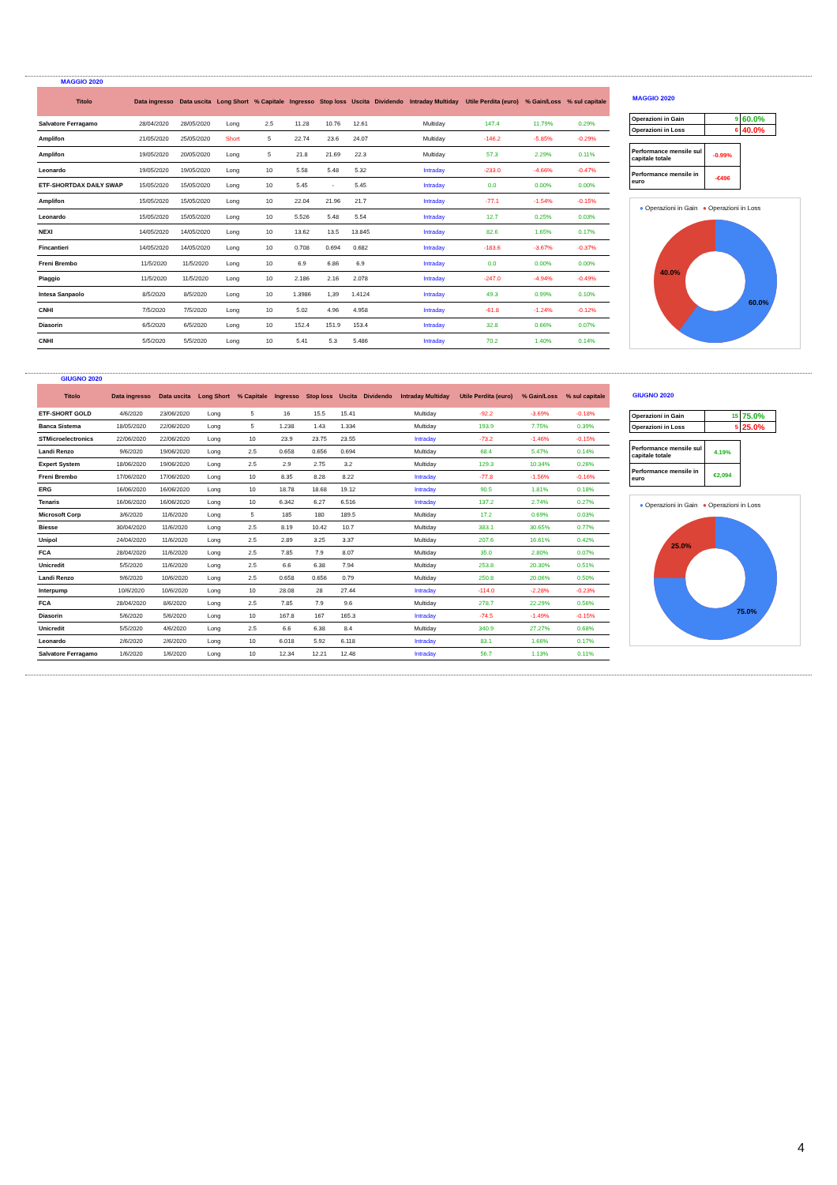MAGGIO 2020
| Titolo | Data ingresso | Data uscita | Long Short | % Capitale | Ingresso | Stop loss | Uscita | Dividendo | Intraday Multiday | Utile Perdita (euro) | % Gain/Loss | % sul capitale |
| --- | --- | --- | --- | --- | --- | --- | --- | --- | --- | --- | --- | --- |
| Salvatore Ferragamo | 28/04/2020 | 28/05/2020 | Long | 2.5 | 11.28 | 10.76 | 12.61 | | Multiday | 147.4 | 11.79% | 0.29% |
| Amplifon | 21/05/2020 | 25/05/2020 | Short | 5 | 22.74 | 23.6 | 24.07 | | Multiday | -146.2 | -5.85% | -0.29% |
| Amplifon | 19/05/2020 | 20/05/2020 | Long | 5 | 21.8 | 21.69 | 22.3 | | Multiday | 57.3 | 2.29% | 0.11% |
| Leonardo | 19/05/2020 | 19/05/2020 | Long | 10 | 5.58 | 5.48 | 5.32 | | Intraday | -233.0 | -4.66% | -0.47% |
| ETF-SHORTDAX DAILY SWAP | 15/05/2020 | 15/05/2020 | Long | 10 | 5.45 | - | 5.45 | | Intraday | 0.0 | 0.00% | 0.00% |
| Amplifon | 15/05/2020 | 15/05/2020 | Long | 10 | 22.04 | 21.96 | 21.7 | | Intraday | -77.1 | -1.54% | -0.15% |
| Leonardo | 15/05/2020 | 15/05/2020 | Long | 10 | 5.526 | 5.48 | 5.54 | | Intraday | 12.7 | 0.25% | 0.03% |
| NEXI | 14/05/2020 | 14/05/2020 | Long | 10 | 13.62 | 13.5 | 13.845 | | Intraday | 82.6 | 1.65% | 0.17% |
| Fincantieri | 14/05/2020 | 14/05/2020 | Long | 10 | 0.708 | 0.694 | 0.682 | | Intraday | -183.6 | -3.67% | -0.37% |
| Freni Brembo | 11/5/2020 | 11/5/2020 | Long | 10 | 6.9 | 6.86 | 6.9 | | Intraday | 0.0 | 0.00% | 0.00% |
| Piaggio | 11/5/2020 | 11/5/2020 | Long | 10 | 2.186 | 2.16 | 2.078 | | Intraday | -247.0 | -4.94% | -0.49% |
| Intesa Sanpaolo | 8/5/2020 | 8/5/2020 | Long | 10 | 1.3986 | 1,39 | 1.4124 | | Intraday | 49.3 | 0.99% | 0.10% |
| CNHI | 7/5/2020 | 7/5/2020 | Long | 10 | 5.02 | 4.96 | 4.958 | | Intraday | -61.8 | -1.24% | -0.12% |
| Diasorin | 6/5/2020 | 6/5/2020 | Long | 10 | 152.4 | 151.9 | 153.4 | | Intraday | 32.8 | 0.66% | 0.07% |
| CNHI | 5/5/2020 | 5/5/2020 | Long | 10 | 5.41 | 5.3 | 5.486 | | Intraday | 70.2 | 1.40% | 0.14% |
MAGGIO 2020
| Operazioni in Gain | 9 | 60.0% |
| Operazioni in Loss | 6 | 40.0% |
| Performance mensile sul capitale totale | -0.99% |
| Performance mensile in euro | -€496 |
● Operazioni in Gain ● Operazioni in Loss
40.0%
60.0%
GIUGNO 2020
| Titolo | Data ingresso | Data uscita | Long Short | % Capitale | Ingresso | Stop loss | Uscita | Dividendo | Intraday Multiday | Utile Perdita (euro) | % Gain/Loss | % sul capitale |
| --- | --- | --- | --- | --- | --- | --- | --- | --- | --- | --- | --- | --- |
| ETF-SHORT GOLD | 4/6/2020 | 23/06/2020 | Long | 5 | 16 | 15.5 | 15.41 | | Multiday | -92.2 | -3.69% | -0.18% |
| Banca Sistema | 18/05/2020 | 22/06/2020 | Long | 5 | 1.238 | 1.43 | 1.334 | | Multiday | 193.9 | 7.75% | 0.39% |
| STMicroelectronics | 22/06/2020 | 22/06/2020 | Long | 10 | 23.9 | 23.75 | 23.55 | | Intraday | -73.2 | -1.46% | -0.15% |
| Landi Renzo | 9/6/2020 | 19/06/2020 | Long | 2.5 | 0.658 | 0.656 | 0.694 | | Multiday | 68.4 | 5.47% | 0.14% |
| Expert System | 18/06/2020 | 19/06/2020 | Long | 2.5 | 2.9 | 2.75 | 3.2 | | Multiday | 129.3 | 10.34% | 0.26% |
| Freni Brembo | 17/06/2020 | 17/06/2020 | Long | 10 | 8.35 | 8.28 | 8.22 | | Intraday | -77.8 | -1.56% | -0.16% |
| ERG | 16/06/2020 | 16/06/2020 | Long | 10 | 18.78 | 18.68 | 19.12 | | Intraday | 90.5 | 1.81% | 0.18% |
| Tenaris | 16/06/2020 | 16/06/2020 | Long | 10 | 6.342 | 6.27 | 6.516 | | Intraday | 137.2 | 2.74% | 0.27% |
| Microsoft Corp | 3/6/2020 | 11/6/2020 | Long | 5 | 185 | 180 | 189.5 | | Multiday | 17.2 | 0.69% | 0.03% |
| Biesse | 30/04/2020 | 11/6/2020 | Long | 2.5 | 8.19 | 10.42 | 10.7 | | Multiday | 383.1 | 30.65% | 0.77% |
| Unipol | 24/04/2020 | 11/6/2020 | Long | 2.5 | 2.89 | 3.25 | 3.37 | | Multiday | 207.6 | 16.61% | 0.42% |
| FCA | 28/04/2020 | 11/6/2020 | Long | 2.5 | 7.85 | 7.9 | 8.07 | | Multiday | 35.0 | 2.80% | 0.07% |
| Unicredit | 5/5/2020 | 11/6/2020 | Long | 2.5 | 6.6 | 6.38 | 7.94 | | Multiday | 253.8 | 20.30% | 0.51% |
| Landi Renzo | 9/6/2020 | 10/6/2020 | Long | 2.5 | 0.658 | 0.656 | 0.79 | | Multiday | 250.8 | 20.06% | 0.50% |
| Interpump | 10/6/2020 | 10/6/2020 | Long | 10 | 28.08 | 28 | 27.44 | | Intraday | -114.0 | -2.28% | -0.23% |
| FCA | 28/04/2020 | 8/6/2020 | Long | 2.5 | 7.85 | 7.9 | 9.6 | | Multiday | 278.7 | 22.29% | 0.56% |
| Diasorin | 5/6/2020 | 5/6/2020 | Long | 10 | 167.8 | 167 | 165.3 | | Intraday | -74.5 | -1.49% | -0.15% |
| Unicredit | 5/5/2020 | 4/6/2020 | Long | 2.5 | 6.6 | 6.38 | 8.4 | | Multiday | 340.9 | 27.27% | 0.68% |
| Leonardo | 2/6/2020 | 2/6/2020 | Long | 10 | 6.018 | 5.92 | 6.118 | | Intraday | 83.1 | 1.66% | 0.17% |
| Salvatore Ferragamo | 1/6/2020 | 1/6/2020 | Long | 10 | 12.34 | 12.21 | 12.48 | | Intraday | 56.7 | 1.13% | 0.11% |
GIUGNO 2020
| Operazioni in Gain | 15 | 75.0% |
| Operazioni in Loss | 5 | 25.0% |
| Performance mensile sul capitale totale | 4.19% |
| Performance mensile in euro | €2,094 |
● Operazioni in Gain ● Operazioni in Loss
25.0%
75.0%
4